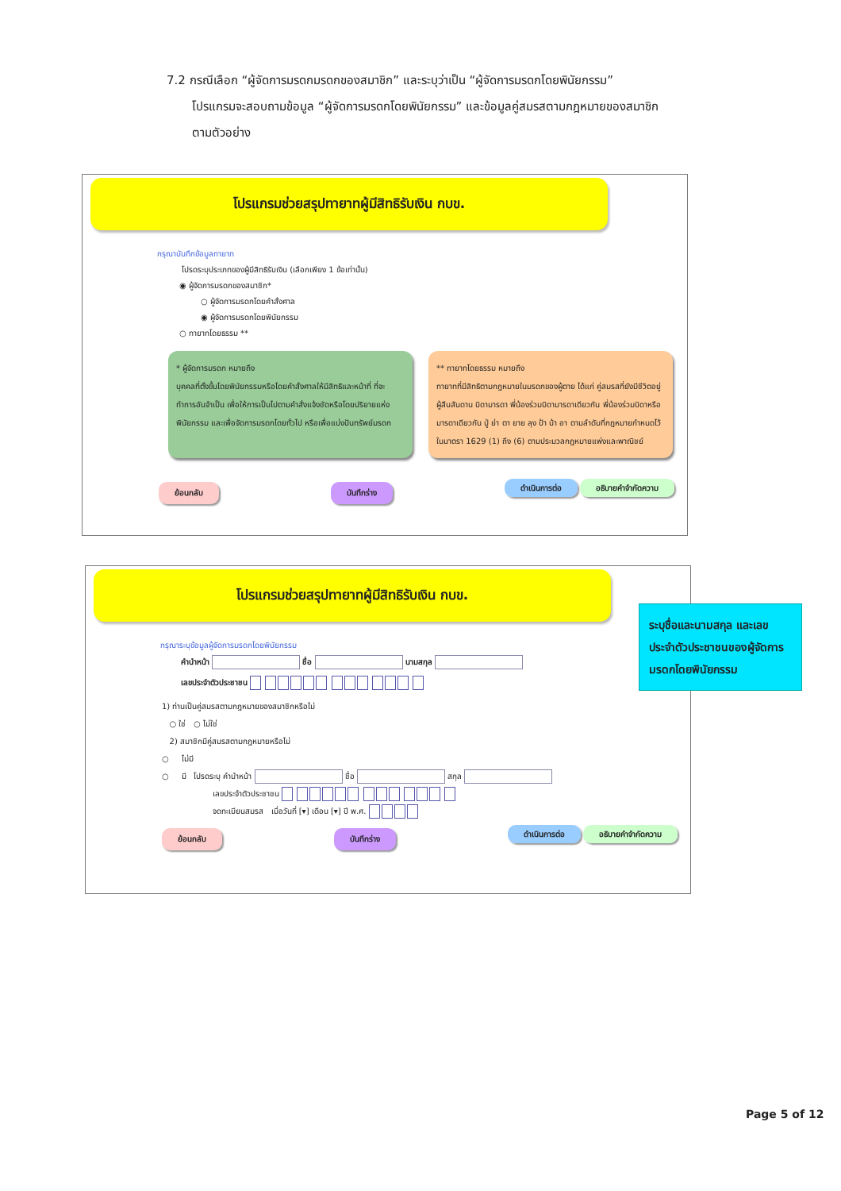7.2 กรณีเลือก “ผู้จัดการมรดกมรดกของสมาชิก” และระบุว่าเป็น “ผู้จัดการมรดกโดยพินัยกรรม”
โปรแกรมจะสอบถามข้อมูล “ผู้จัดการมรดกโดยพินัยกรรม” และข้อมูลคู่สมรสตามกฎหมายของสมาชิก
ตามตัวอย่าง
โปรแกรมช่วยสรุปทายาทผู้มีสิทธิรับเงิน กบข.
กรุณาบันทึกข้อมูลทายาท
โปรดระบุประเภทของผู้มีสิทธิรับเงิน (เลือกเพียง 1 ข้อเท่านั้น)
◉ ผู้จัดการมรดกของสมาชิก*
○ ผู้จัดการมรดกโดยคำสั่งศาล
◉ ผู้จัดการมรดกโดยพินัยกรรม
○ ทายาทโดยธรรม **
* ผู้จัดการมรดก หมายถึง
บุคคลที่ตั้งขึ้นโดยพินัยกรรมหรือโดยคำสั่งศาลให้มีสิทธิและหน้าที่ ที่จะทำการอันจำเป็น เพื่อให้การเป็นไปตามคำสั่งแจ้งชัดหรือโดยปริยายแห่งพินัยกรรม และเพื่อจัดการมรดกโดยทั่วไป หรือเพื่อแบ่งปันทรัพย์มรดก
** ทายาทโดยธรรม หมายถึง
ทายาทที่มีสิทธิตามกฎหมายในมรดกของผู้ตาย ได้แก่ คู่สมรสที่ยังมีชีวิตอยู่ ผู้สืบสันดาน บิดามารดา พี่น้องร่วมบิดามารดาเดียวกัน พี่น้องร่วมบิดาหรือมารดาเดียวกัน ปู่ ย่า ตา ยาย ลุง ป้า น้า อา ตามลำดับที่กฎหมายกำหนดไว้ในมาตรา 1629 (1) ถึง (6) ตามประมวลกฎหมายแพ่งและพาณิชย์
ย้อนกลับ บันทึกร่าง ดำเนินการต่อ อธิบายคำจำกัดความ
โปรแกรมช่วยสรุปทายาทผู้มีสิทธิรับเงิน กบข.
กรุณาระบุข้อมูลผู้จัดการมรดกโดยพินัยกรรม
คำนำหน้า ชื่อ นามสกุล
เลขประจำตัวประชาชน
1) ท่านเป็นคู่สมรสตามกฎหมายของสมาชิกหรือไม่
○ ใช่ ○ ไม่ใช่
2) สมาชิกมีคู่สมรสตามกฎหมายหรือไม่
○ ไม่มี
○ มี โปรดระบุ คำนำหน้า ชื่อ สกุล
เลขประจำตัวประชาชน
จดทะเบียนสมรส เมื่อวันที่ [▾] เดือน [▾] ปี พ.ศ.
ย้อนกลับ บันทึกร่าง ดำเนินการต่อ อธิบายคำจำกัดความ
ระบุชื่อและนามสกุล และเลขประจำตัวประชาชนของผู้จัดการมรดกโดยพินัยกรรม
Page 5 of 12